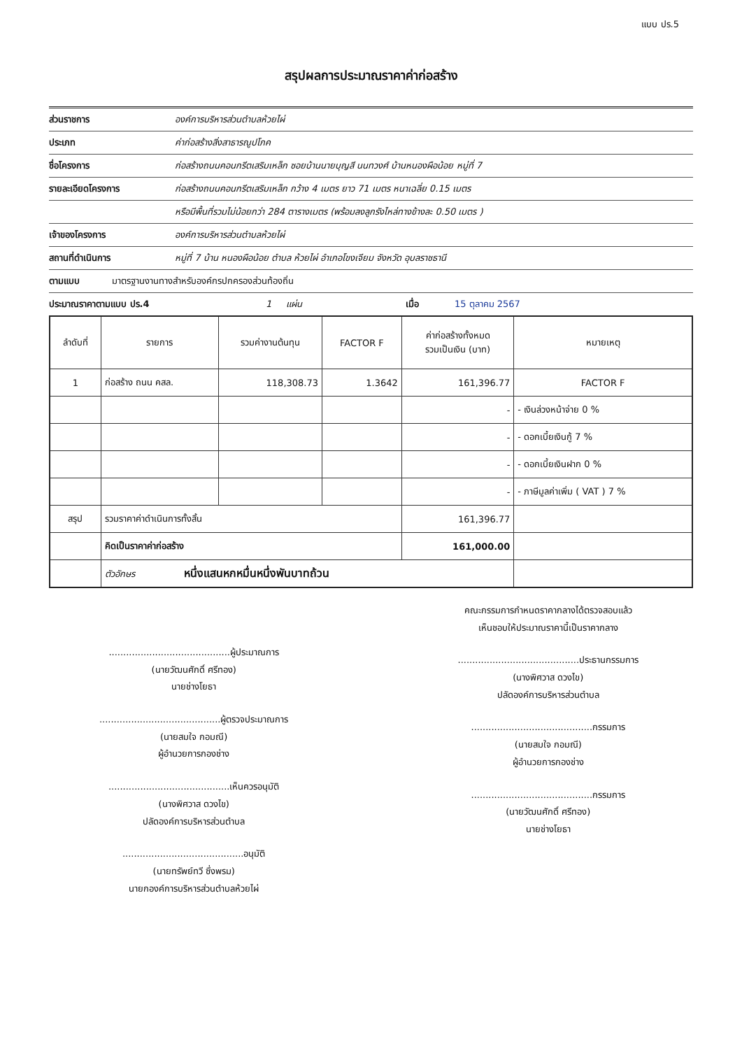แบบ ปร.5
สรุปผลการประมาณราคาค่าก่อสร้าง
ส่วนราชการ องค์การบริหารส่วนตำบลห้วยไผ่
ประเภท ค่าก่อสร้างสิ่งสาธารณูปโภค
ชื่อโครงการ ก่อสร้างถนนคอนกรีตเสริมเหล็ก ซอยบ้านนายบุญสี นนทวงศ์ บ้านหนองผือน้อย หมู่ที่ 7
รายละเอียดโครงการ ก่อสร้างถนนคอนกรีตเสริมเหล็ก กว้าง 4 เมตร ยาว 71 เมตร หนาเฉลี่ย 0.15 เมตร
หรือมีพื้นที่รวมไม่น้อยกว่า 284 ตารางเมตร (พร้อมลงลูกรังไหล่ทางข้างละ 0.50 เมตร )
เจ้าของโครงการ องค์การบริหารส่วนตำบลห้วยไผ่
สถานที่ดำเนินการ หมู่ที่ 7 บ้าน หนองผือน้อย ตำบล ห้วยไผ่ อำเภอโขงเจียม จังหวัด อุบลราชธานี
ตามแบบ มาตรฐานงานทางสำหรับองค์กรปกครองส่วนท้องถิ่น
ประมาณราคาตามแบบ ปร.4 1 แผ่น เมื่อ 15 ตุลาคม 2567
| ลำดับที่ | รายการ | รวมค่างานต้นทุน | FACTOR F | ค่าก่อสร้างทั้งหมด รวมเป็นเงิน (บาท) | หมายเหตุ |
| --- | --- | --- | --- | --- | --- |
| 1 | ก่อสร้าง ถนน คสล. | 118,308.73 | 1.3642 | 161,396.77 | FACTOR F |
| | | | | - | - เงินล่วงหน้าจ่าย 0 % |
| | | | | - | - ดอกเบี้ยเงินกู้ 7 % |
| | | | | - | - ดอกเบี้ยเงินฝาก 0 % |
| | | | | - | - ภาษีมูลค่าเพิ่ม ( VAT ) 7 % |
| สรุป | รวมราคาค่าดำเนินการทั้งสิ้น | | | 161,396.77 | |
| | คิดเป็นราคาค่าก่อสร้าง | | | 161,000.00 | |
| | ตัวอักษร หนึ่งแสนหกหมื่นหนึ่งพันบาทถ้วน | | | | |
..........................................ผู้ประมาณการ
(นายวัฒนศักดิ์ ศรีทอง)
นายช่างโยธา
..........................................ผู้ตรวจประมาณการ
(นายสมใจ กอมณี)
ผู้อำนวยการกองช่าง
..........................................เห็นควรอนุมัติ
(นางพิศวาส ดวงไข)
ปลัดองค์การบริหารส่วนตำบล
..........................................อนุมัติ
(นายทรัพย์ทวี ซึ่งพรม)
นายกองค์การบริหารส่วนตำบลห้วยไผ่
คณะกรรมการกำหนดราคากลางได้ตรวจสอบแล้ว
เห็นชอบให้ประมาณราคานี้เป็นราคากลาง
..........................................ประธานกรรมการ
(นางพิศวาส ดวงไข)
ปลัดองค์การบริหารส่วนตำบล
..........................................กรรมการ
(นายสมใจ กอมณี)
ผู้อำนวยการกองช่าง
..........................................กรรมการ
(นายวัฒนศักดิ์ ศรีทอง)
นายช่างโยธา